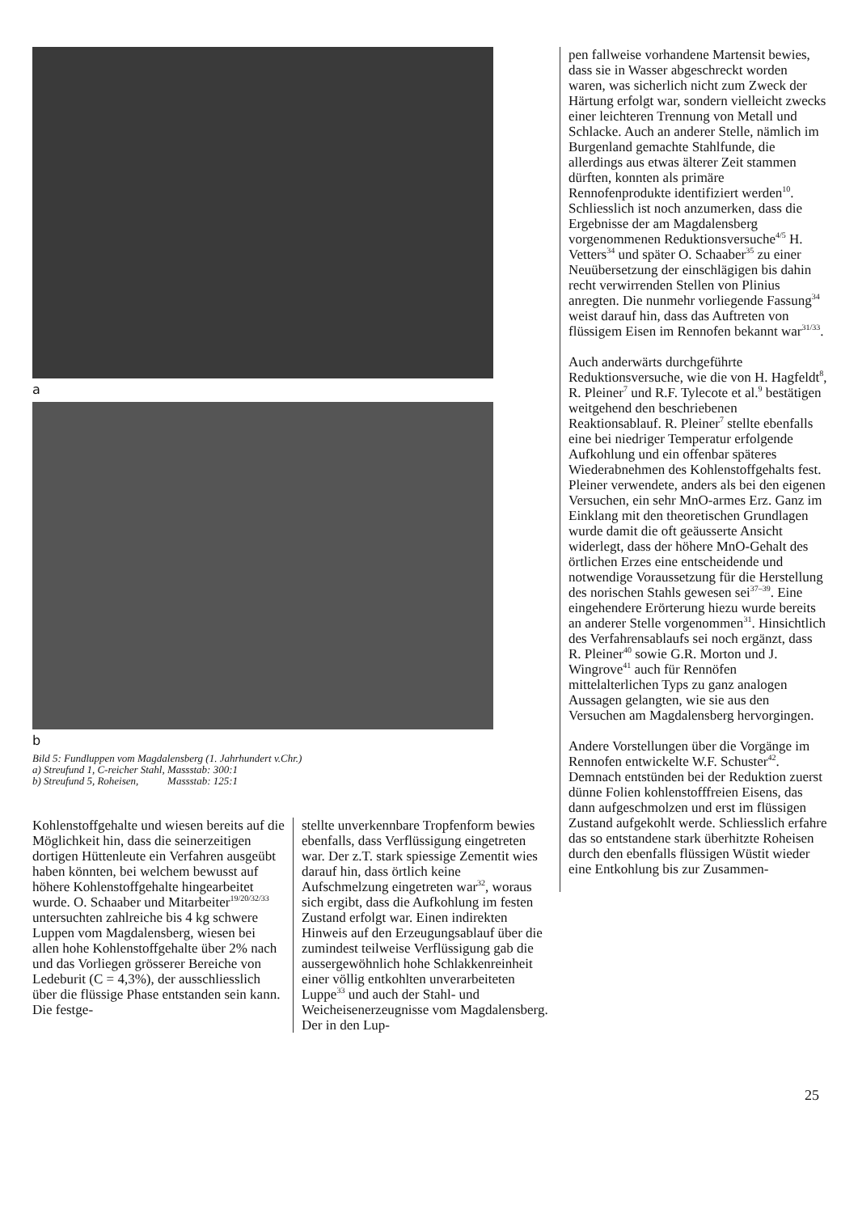a
b
Bild 5: Fundluppen vom Magdalensberg (1. Jahrhundert v.Chr.)
a) Streufund 1, C-reicher Stahl, Massstab: 300:1
b) Streufund 5, Roheisen, Massstab: 125:1
Kohlenstoffgehalte und wiesen bereits auf die Möglichkeit hin, dass die seinerzeitigen dortigen Hüttenleute ein Verfahren ausgeübt haben könnten, bei welchem bewusst auf höhere Kohlenstoffgehalte hingearbeitet wurde. O. Schaaber und Mitarbeiter<sup>19/20/32/33</sup> untersuchten zahlreiche bis 4 kg schwere Luppen vom Magdalensberg, wiesen bei allen hohe Kohlenstoffgehalte über 2% nach und das Vorliegen grösserer Bereiche von Ledeburit (C = 4,3%), der ausschliesslich über die flüssige Phase entstanden sein kann. Die festge-
stellte unverkennbare Tropfenform bewies ebenfalls, dass Verflüssigung eingetreten war. Der z.T. stark spiessige Zementit wies darauf hin, dass örtlich keine Aufschmelzung eingetreten war<sup>32</sup>, woraus sich ergibt, dass die Aufkohlung im festen Zustand erfolgt war. Einen indirekten Hinweis auf den Erzeugungsablauf über die zumindest teilweise Verflüssigung gab die aussergewöhnlich hohe Schlakkenreinheit einer völlig entkohlten unverarbeiteten Luppe<sup>33</sup> und auch der Stahl- und Weicheisenerzeugnisse vom Magdalensberg. Der in den Lup-
pen fallweise vorhandene Martensit bewies, dass sie in Wasser abgeschreckt worden waren, was sicherlich nicht zum Zweck der Härtung erfolgt war, sondern vielleicht zwecks einer leichteren Trennung von Metall und Schlacke. Auch an anderer Stelle, nämlich im Burgenland gemachte Stahlfunde, die allerdings aus etwas älterer Zeit stammen dürften, konnten als primäre Rennofenprodukte identifiziert werden<sup>10</sup>. Schliesslich ist noch anzumerken, dass die Ergebnisse der am Magdalensberg vorgenommenen Reduktionsversuche<sup>4/5</sup> H. Vetters<sup>34</sup> und später O. Schaaber<sup>35</sup> zu einer Neuübersetzung der einschlägigen bis dahin recht verwirrenden Stellen von Plinius anregten. Die nunmehr vorliegende Fassung<sup>34</sup> weist darauf hin, dass das Auftreten von flüssigem Eisen im Rennofen bekannt war<sup>31/33</sup>.
Auch anderwärts durchgeführte Reduktionsversuche, wie die von H. Hagfeldt<sup>8</sup>, R. Pleiner<sup>7</sup> und R.F. Tylecote et al.<sup>9</sup> bestätigen weitgehend den beschriebenen Reaktionsablauf. R. Pleiner<sup>7</sup> stellte ebenfalls eine bei niedriger Temperatur erfolgende Aufkohlung und ein offenbar späteres Wiederabnehmen des Kohlenstoffgehalts fest. Pleiner verwendete, anders als bei den eigenen Versuchen, ein sehr MnO-armes Erz. Ganz im Einklang mit den theoretischen Grundlagen wurde damit die oft geäusserte Ansicht widerlegt, dass der höhere MnO-Gehalt des örtlichen Erzes eine entscheidende und notwendige Voraussetzung für die Herstellung des norischen Stahls gewesen sei<sup>37–39</sup>. Eine eingehendere Erörterung hiezu wurde bereits an anderer Stelle vorgenommen<sup>31</sup>. Hinsichtlich des Verfahrensablaufs sei noch ergänzt, dass R. Pleiner<sup>40</sup> sowie G.R. Morton und J. Wingrove<sup>41</sup> auch für Rennöfen mittelalterlichen Typs zu ganz analogen Aussagen gelangten, wie sie aus den Versuchen am Magdalensberg hervorgingen.
Andere Vorstellungen über die Vorgänge im Rennofen entwickelte W.F. Schuster<sup>42</sup>. Demnach entstünden bei der Reduktion zuerst dünne Folien kohlenstofffreien Eisens, das dann aufgeschmolzen und erst im flüssigen Zustand aufgekohlt werde. Schliesslich erfahre das so entstandene stark überhitzte Roheisen durch den ebenfalls flüssigen Wüstit wieder eine Entkohlung bis zur Zusammen-
25